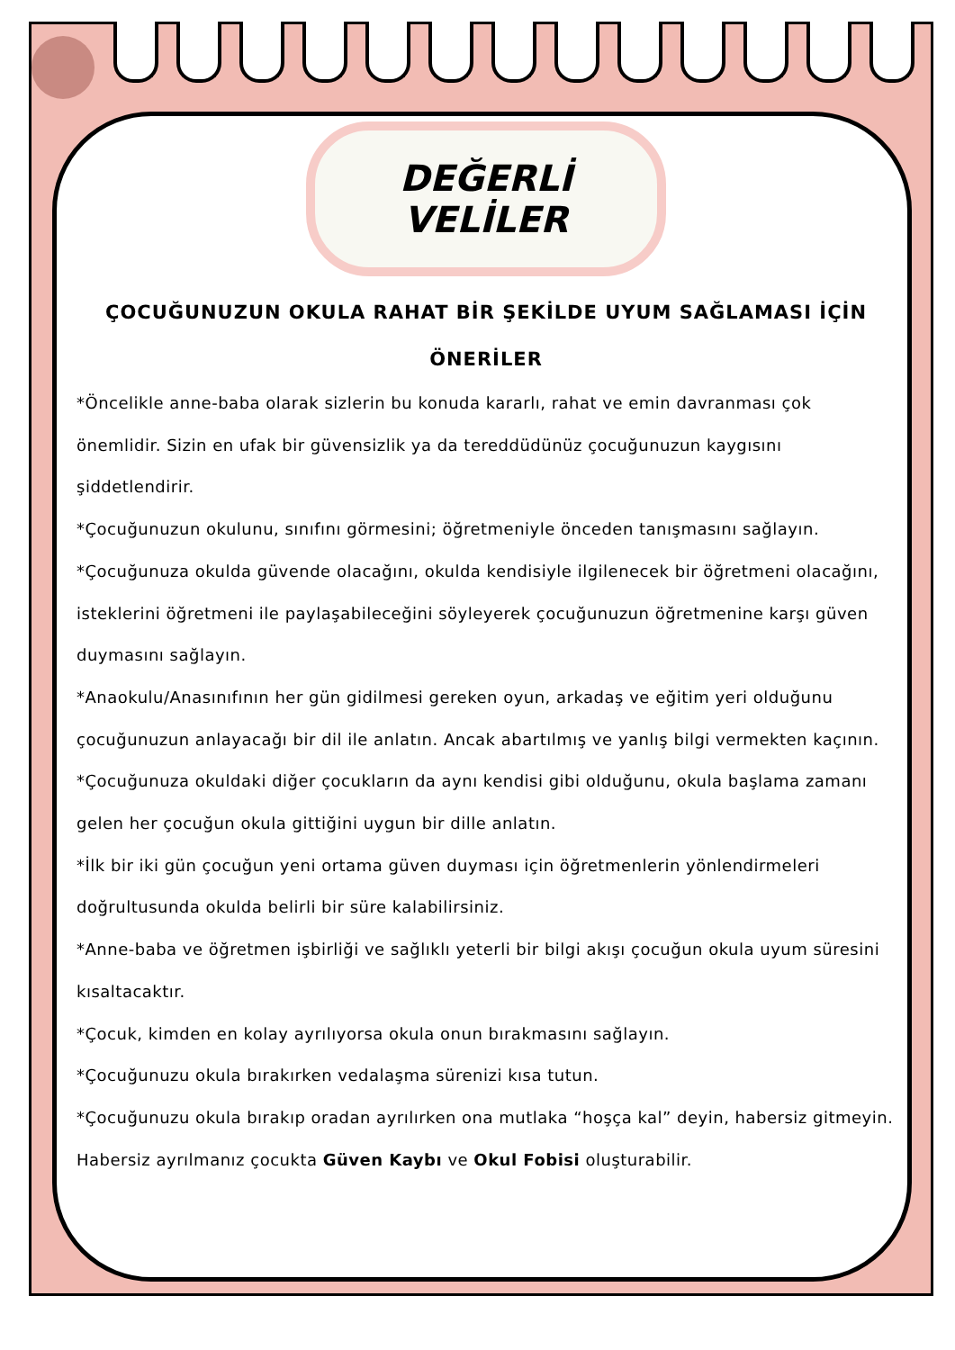DEĞERLİ VELİLER
ÇOCUĞUNUZUN OKULA RAHAT BİR ŞEKİLDE UYUM SAĞLAMASI İÇİN ÖNERİLER
*Öncelikle anne-baba olarak sizlerin bu konuda kararlı, rahat ve emin davranması çok önemlidir. Sizin en ufak bir güvensizlik ya da tereddüdünüz çocuğunuzun kaygısını şiddetlendirir.
*Çocuğunuzun okulunu, sınıfını görmesini; öğretmeniyle önceden tanışmasını sağlayın.
*Çocuğunuza okulda güvende olacağını, okulda kendisiyle ilgilenecek bir öğretmeni olacağını, isteklerini öğretmeni ile paylaşabileceğini söyleyerek çocuğunuzun öğretmenine karşı güven duymasını sağlayın.
*Anaokulu/Anasınıfının her gün gidilmesi gereken oyun, arkadaş ve eğitim yeri olduğunu çocuğunuzun anlayacağı bir dil ile anlatın. Ancak abartılmış ve yanlış bilgi vermekten kaçının.
*Çocuğunuza okuldaki diğer çocukların da aynı kendisi gibi olduğunu, okula başlama zamanı gelen her çocuğun okula gittiğini uygun bir dille anlatın.
*İlk bir iki gün çocuğun yeni ortama güven duyması için öğretmenlerin yönlendirmeleri doğrultusunda okulda belirli bir süre kalabilirsiniz.
*Anne-baba ve öğretmen işbirliği ve sağlıklı yeterli bir bilgi akışı çocuğun okula uyum süresini kısaltacaktır.
*Çocuk, kimden en kolay ayrılıyorsa okula onun bırakmasını sağlayın.
*Çocuğunuzu okula bırakırken vedalaşma sürenizi kısa tutun.
*Çocuğunuzu okula bırakıp oradan ayrılırken ona mutlaka “hoşça kal” deyin, habersiz gitmeyin. Habersiz ayrılmanız çocukta Güven Kaybı ve Okul Fobisi oluşturabilir.